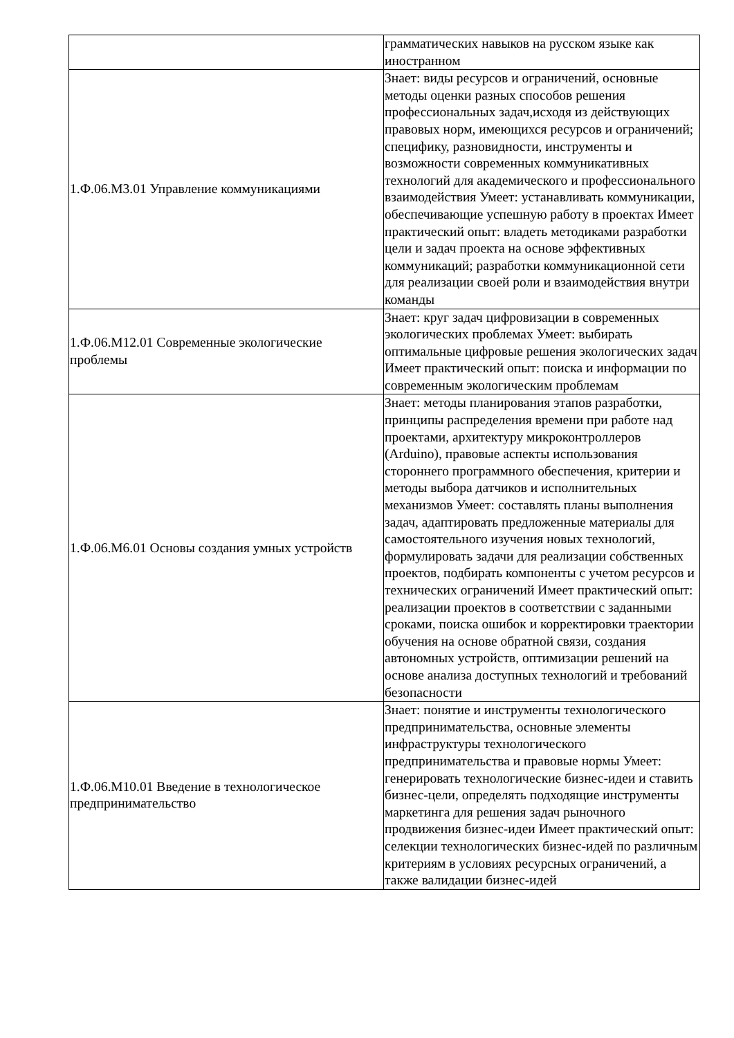| | грамматических навыков на русском языке как иностранном |
| 1.Ф.06.М3.01 Управление коммуникациями | Знает: виды ресурсов и ограничений, основные методы оценки разных способов решения профессиональных задач,исходя из действующих правовых норм, имеющихся ресурсов и ограничений; специфику, разновидности, инструменты и возможности современных коммуникативных технологий для академического и профессионального взаимодействия Умеет: устанавливать коммуникации, обеспечивающие успешную работу в проектах Имеет практический опыт: владеть методиками разработки цели и задач проекта на основе эффективных коммуникаций; разработки коммуникационной сети для реализации своей роли и взаимодействия внутри команды |
| 1.Ф.06.М12.01 Современные экологические проблемы | Знает: круг задач цифровизации в современных экологических проблемах Умеет: выбирать оптимальные цифровые решения экологических задач Имеет практический опыт: поиска и информации по современным экологическим проблемам |
| 1.Ф.06.М6.01 Основы создания умных устройств | Знает: методы планирования этапов разработки, принципы распределения времени при работе над проектами, архитектуру микроконтроллеров (Arduino), правовые аспекты использования стороннего программного обеспечения, критерии и методы выбора датчиков и исполнительных механизмов Умеет: составлять планы выполнения задач, адаптировать предложенные материалы для самостоятельного изучения новых технологий, формулировать задачи для реализации собственных проектов, подбирать компоненты с учетом ресурсов и технических ограничений Имеет практический опыт: реализации проектов в соответствии с заданными сроками, поиска ошибок и корректировки траектории обучения на основе обратной связи, создания автономных устройств, оптимизации решений на основе анализа доступных технологий и требований безопасности |
| 1.Ф.06.М10.01 Введение в технологическое предпринимательство | Знает: понятие и инструменты технологического предпринимательства, основные элементы инфраструктуры технологического предпринимательства и правовые нормы Умеет: генерировать технологические бизнес-идеи и ставить бизнес-цели, определять подходящие инструменты маркетинга для решения задач рыночного продвижения бизнес-идеи Имеет практический опыт: селекции технологических бизнес-идей по различным критериям в условиях ресурсных ограничений, а также валидации бизнес-идей |